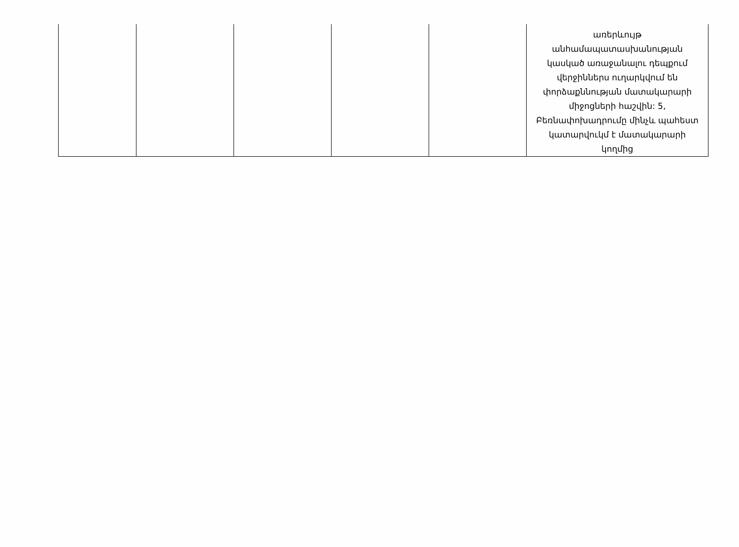| | | | | | առերևույթ անհամապատասխանության կասկած առաջանալու դեպքում վերջիններս ուղարկվում են փորձաքննության մատակարարի միջոցների հաշվին: 5, Բեռնափոխադրումը մինչև պահեստ կատարվուկմ է մատակարարի կողմից |